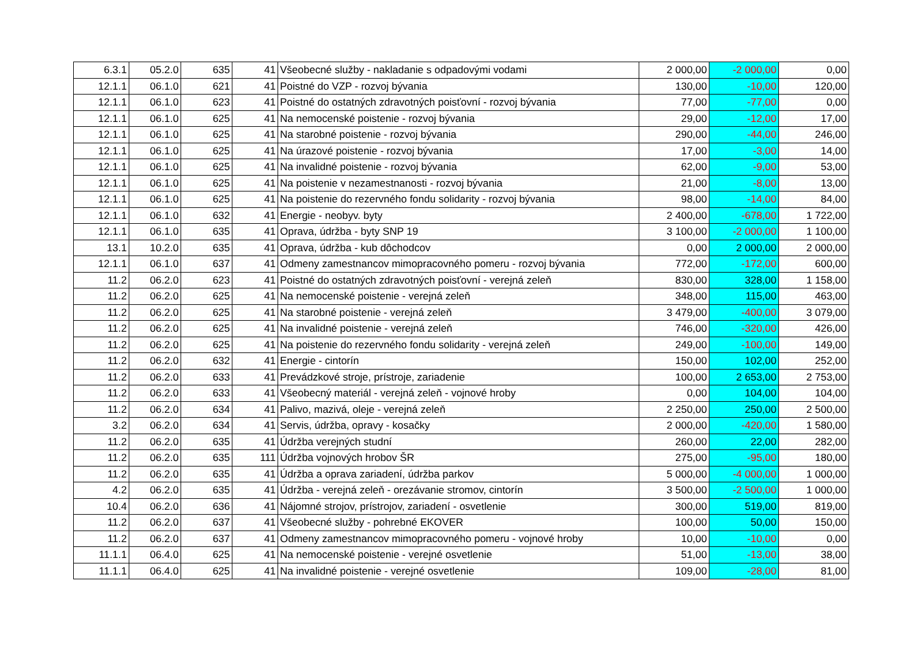| 6.3.1 | 05.2.0 | 635 | 41 | Všeobecné služby - nakladanie s odpadovými vodami | 2 000,00 | -2 000,00 | 0,00 |
| 12.1.1 | 06.1.0 | 621 | 41 | Poistné do VZP - rozvoj bývania | 130,00 | -10,00 | 120,00 |
| 12.1.1 | 06.1.0 | 623 | 41 | Poistné do ostatných zdravotných poisťovní - rozvoj bývania | 77,00 | -77,00 | 0,00 |
| 12.1.1 | 06.1.0 | 625 | 41 | Na nemocenské poistenie - rozvoj bývania | 29,00 | -12,00 | 17,00 |
| 12.1.1 | 06.1.0 | 625 | 41 | Na starobné poistenie - rozvoj bývania | 290,00 | -44,00 | 246,00 |
| 12.1.1 | 06.1.0 | 625 | 41 | Na úrazové poistenie - rozvoj bývania | 17,00 | -3,00 | 14,00 |
| 12.1.1 | 06.1.0 | 625 | 41 | Na invalidné poistenie - rozvoj bývania | 62,00 | -9,00 | 53,00 |
| 12.1.1 | 06.1.0 | 625 | 41 | Na poistenie v nezamestnanosti - rozvoj bývania | 21,00 | -8,00 | 13,00 |
| 12.1.1 | 06.1.0 | 625 | 41 | Na poistenie do rezervného fondu solidarity - rozvoj bývania | 98,00 | -14,00 | 84,00 |
| 12.1.1 | 06.1.0 | 632 | 41 | Energie - neobyv. byty | 2 400,00 | -678,00 | 1 722,00 |
| 12.1.1 | 06.1.0 | 635 | 41 | Oprava, údržba - byty SNP 19 | 3 100,00 | -2 000,00 | 1 100,00 |
| 13.1 | 10.2.0 | 635 | 41 | Oprava, údržba - kub dôchodcov | 0,00 | 2 000,00 | 2 000,00 |
| 12.1.1 | 06.1.0 | 637 | 41 | Odmeny zamestnancov mimopracovného pomeru - rozvoj bývania | 772,00 | -172,00 | 600,00 |
| 11.2 | 06.2.0 | 623 | 41 | Poistné do ostatných zdravotných poisťovní - verejná zeleň | 830,00 | 328,00 | 1 158,00 |
| 11.2 | 06.2.0 | 625 | 41 | Na nemocenské poistenie - verejná zeleň | 348,00 | 115,00 | 463,00 |
| 11.2 | 06.2.0 | 625 | 41 | Na starobné poistenie - verejná zeleň | 3 479,00 | -400,00 | 3 079,00 |
| 11.2 | 06.2.0 | 625 | 41 | Na invalidné poistenie - verejná zeleň | 746,00 | -320,00 | 426,00 |
| 11.2 | 06.2.0 | 625 | 41 | Na poistenie do rezervného fondu solidarity - verejná zeleň | 249,00 | -100,00 | 149,00 |
| 11.2 | 06.2.0 | 632 | 41 | Energie - cintorín | 150,00 | 102,00 | 252,00 |
| 11.2 | 06.2.0 | 633 | 41 | Prevádzkové stroje, prístroje, zariadenie | 100,00 | 2 653,00 | 2 753,00 |
| 11.2 | 06.2.0 | 633 | 41 | Všeobecný materiál - verejná zeleň - vojnové hroby | 0,00 | 104,00 | 104,00 |
| 11.2 | 06.2.0 | 634 | 41 | Palivo, mazivá, oleje - verejná zeleň | 2 250,00 | 250,00 | 2 500,00 |
| 3.2 | 06.2.0 | 634 | 41 | Servis, údržba, opravy - kosačky | 2 000,00 | -420,00 | 1 580,00 |
| 11.2 | 06.2.0 | 635 | 41 | Údržba verejných studní | 260,00 | 22,00 | 282,00 |
| 11.2 | 06.2.0 | 635 | 111 | Údržba vojnových hrobov ŠR | 275,00 | -95,00 | 180,00 |
| 11.2 | 06.2.0 | 635 | 41 | Údržba a oprava zariadení, údržba parkov | 5 000,00 | -4 000,00 | 1 000,00 |
| 4.2 | 06.2.0 | 635 | 41 | Údržba - verejná zeleň - orezávanie stromov, cintorín | 3 500,00 | -2 500,00 | 1 000,00 |
| 10.4 | 06.2.0 | 636 | 41 | Nájomné strojov, prístrojov, zariadení - osvetlenie | 300,00 | 519,00 | 819,00 |
| 11.2 | 06.2.0 | 637 | 41 | Všeobecné služby - pohrebné EKOVER | 100,00 | 50,00 | 150,00 |
| 11.2 | 06.2.0 | 637 | 41 | Odmeny zamestnancov mimopracovného pomeru - vojnové hroby | 10,00 | -10,00 | 0,00 |
| 11.1.1 | 06.4.0 | 625 | 41 | Na nemocenské poistenie - verejné osvetlenie | 51,00 | -13,00 | 38,00 |
| 11.1.1 | 06.4.0 | 625 | 41 | Na invalidné poistenie - verejné osvetlenie | 109,00 | -28,00 | 81,00 |